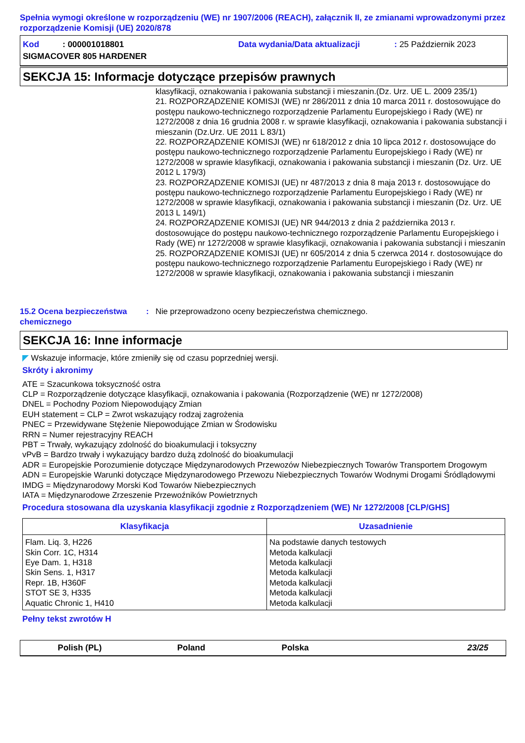Spełnia wymogi określone w rozporządzeniu (WE) nr 1907/2006 (REACH), załącznik II, ze zmianami wprowadzonymi przez rozporządzenie Komisji (UE) 2020/878
Kod : 000001018801 Data wydania/Data aktualizacji: 25 Październik 2023
SIGMACOVER 805 HARDENER
SEKCJA 15: Informacje dotyczące przepisów prawnych
klasyfikacji, oznakowania i pakowania substancji i mieszanin.(Dz. Urz. UE L. 2009 235/1)
21. ROZPORZĄDZENIE KOMISJI (WE) nr 286/2011 z dnia 10 marca 2011 r. dostosowujące do postępu naukowo-technicznego rozporządzenie Parlamentu Europejskiego i Rady (WE) nr 1272/2008 z dnia 16 grudnia 2008 r. w sprawie klasyfikacji, oznakowania i pakowania substancji i mieszanin (Dz.Urz. UE 2011 L 83/1)
22. ROZPORZĄDZENIE KOMISJI (WE) nr 618/2012 z dnia 10 lipca 2012 r. dostosowujące do postępu naukowo-technicznego rozporządzenie Parlamentu Europejskiego i Rady (WE) nr 1272/2008 w sprawie klasyfikacji, oznakowania i pakowania substancji i mieszanin (Dz. Urz. UE 2012 L 179/3)
23. ROZPORZĄDZENIE KOMISJI (UE) nr 487/2013 z dnia 8 maja 2013 r. dostosowujące do postępu naukowo-technicznego rozporządzenie Parlamentu Europejskiego i Rady (WE) nr 1272/2008 w sprawie klasyfikacji, oznakowania i pakowania substancji i mieszanin (Dz. Urz. UE 2013 L 149/1)
24. ROZPORZĄDZENIE KOMISJI (UE) NR 944/2013 z dnia 2 października 2013 r. dostosowujące do postępu naukowo-technicznego rozporządzenie Parlamentu Europejskiego i Rady (WE) nr 1272/2008 w sprawie klasyfikacji, oznakowania i pakowania substancji i mieszanin
25. ROZPORZĄDZENIE KOMISJI (UE) nr 605/2014 z dnia 5 czerwca 2014 r. dostosowujące do postępu naukowo-technicznego rozporządzenie Parlamentu Europejskiego i Rady (WE) nr 1272/2008 w sprawie klasyfikacji, oznakowania i pakowania substancji i mieszanin
15.2 Ocena bezpieczeństwa chemicznego: Nie przeprowadzono oceny bezpieczeństwa chemicznego.
SEKCJA 16: Inne informacje
◤ Wskazuje informacje, które zmieniły się od czasu poprzedniej wersji.
Skróty i akronimy
ATE = Szacunkowa toksyczność ostra
CLP = Rozporządzenie dotyczące klasyfikacji, oznakowania i pakowania (Rozporządzenie (WE) nr 1272/2008)
DNEL = Pochodny Poziom Niepowodujący Zmian
EUH statement = CLP = Zwrot wskazujący rodzaj zagrożenia
PNEC = Przewidywane Stężenie Niepowodujące Zmian w Środowisku
RRN = Numer rejestracyjny REACH
PBT = Trwały, wykazujący zdolność do bioakumulacji i toksyczny
vPvB = Bardzo trwały i wykazujący bardzo dużą zdolność do bioakumulacji
ADR = Europejskie Porozumienie dotyczące Międzynarodowych Przewozów Niebezpiecznych Towarów Transportem Drogowym
ADN = Europejskie Warunki dotyczące Międzynarodowego Przewozu Niebezpiecznych Towarów Wodnymi Drogami Śródlądowymi
IMDG = Międzynarodowy Morski Kod Towarów Niebezpiecznych
IATA = Międzynarodowe Zrzeszenie Przewoźników Powietrznych
Procedura stosowana dla uzyskania klasyfikacji zgodnie z Rozporządzeniem (WE) Nr 1272/2008 [CLP/GHS]
| Klasyfikacja | Uzasadnienie |
| --- | --- |
| Flam. Liq. 3, H226 Skin Corr. 1C, H314 Eye Dam. 1, H318 Skin Sens. 1, H317 Repr. 1B, H360F STOT SE 3, H335 Aquatic Chronic 1, H410 | Na podstawie danych testowych Metoda kalkulacji Metoda kalkulacji Metoda kalkulacji Metoda kalkulacji Metoda kalkulacji Metoda kalkulacji |
Pełny tekst zwrotów H
Polish (PL) Poland Polska 23/25